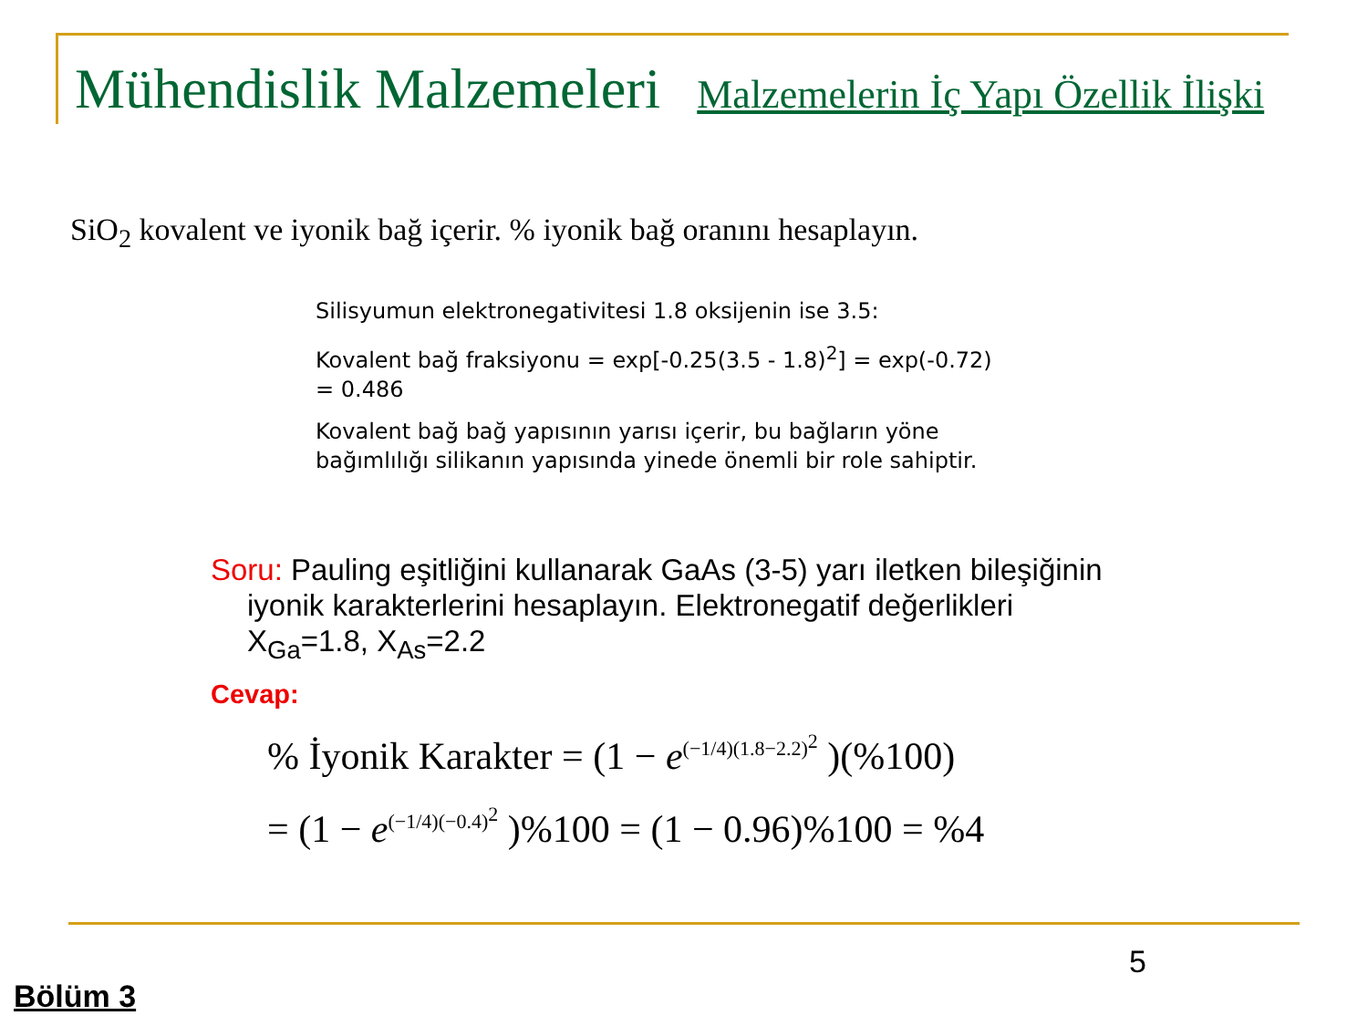Mühendislik Malzemeleri Malzemelerin İç Yapı Özellik İlişki
SiO<sub>2</sub> kovalent ve iyonik bağ içerir. % iyonik bağ oranını hesaplayın.
Silisyumun elektronegativitesi 1.8 oksijenin ise 3.5:
Kovalent bağ fraksiyonu = exp[-0.25(3.5 - 1.8)<sup>2</sup>] = exp(-0.72)
= 0.486
Kovalent bağ bağ yapısının yarısı içerir, bu bağların yöne
bağımlılığı silikanın yapısında yinede önemli bir role sahiptir.
Soru: Pauling eşitliğini kullanarak GaAs (3-5) yarı iletken bileşiğinin iyonik karakterlerini hesaplayın. Elektronegatif değerlikleri X<sub>Ga</sub>=1.8, X<sub>As</sub>=2.2
Cevap:
% İyonik Karakter = (1 − e<sup>(−1/4)(1.8−2.2)<sup>2</sup></sup> )(%100)
= (1 − e<sup>(−1/4)(−0.4)<sup>2</sup></sup> )%100 = (1 − 0.96)%100 = %4
5
Bölüm 3